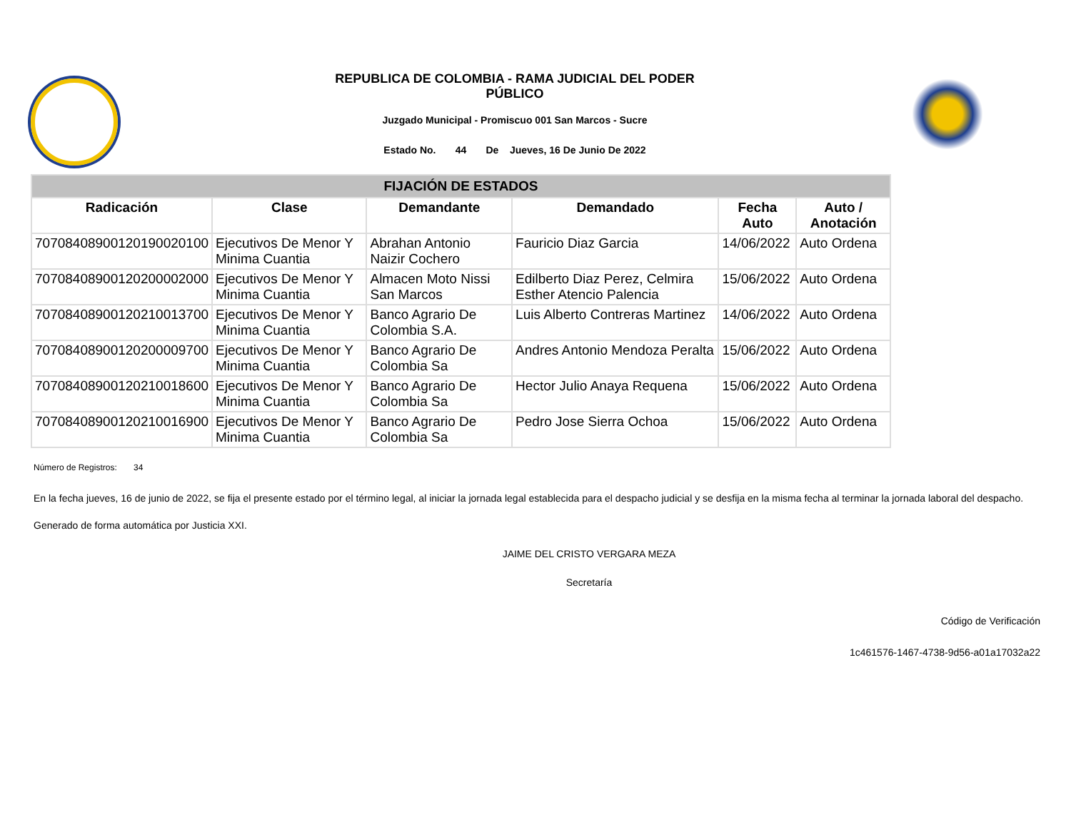REPUBLICA DE COLOMBIA - RAMA JUDICIAL DEL PODER
PÚBLICO
Juzgado Municipal - Promiscuo 001 San Marcos - Sucre
Estado No. 44 De Jueves, 16 De Junio De 2022
| FIJACIÓN DE ESTADOS | | | | | |
| Radicación | Clase | Demandante | Demandado | Fecha Auto | Auto / Anotación |
| 70708408900120190020100 | Ejecutivos De Menor Y Minima Cuantia | Abrahan Antonio Naizir Cochero | Fauricio Diaz Garcia | 14/06/2022 | Auto Ordena |
| 70708408900120200002000 | Ejecutivos De Menor Y Minima Cuantia | Almacen Moto Nissi San Marcos | Edilberto Diaz Perez, Celmira Esther Atencio Palencia | 15/06/2022 | Auto Ordena |
| 70708408900120210013700 | Ejecutivos De Menor Y Minima Cuantia | Banco Agrario De Colombia S.A. | Luis Alberto Contreras Martinez | 14/06/2022 | Auto Ordena |
| 70708408900120200009700 | Ejecutivos De Menor Y Minima Cuantia | Banco Agrario De Colombia Sa | Andres Antonio Mendoza Peralta | 15/06/2022 | Auto Ordena |
| 70708408900120210018600 | Ejecutivos De Menor Y Minima Cuantia | Banco Agrario De Colombia Sa | Hector Julio Anaya Requena | 15/06/2022 | Auto Ordena |
| 70708408900120210016900 | Ejecutivos De Menor Y Minima Cuantia | Banco Agrario De Colombia Sa | Pedro Jose Sierra Ochoa | 15/06/2022 | Auto Ordena |
Número de Registros: 34
En la fecha jueves, 16 de junio de 2022, se fija el presente estado por el término legal, al iniciar la jornada legal establecida para el despacho judicial y se desfija en la misma fecha al terminar la jornada laboral del despacho.
Generado de forma automática por Justicia XXI.
JAIME DEL CRISTO VERGARA MEZA
Secretaría
Código de Verificación
1c461576-1467-4738-9d56-a01a17032a22